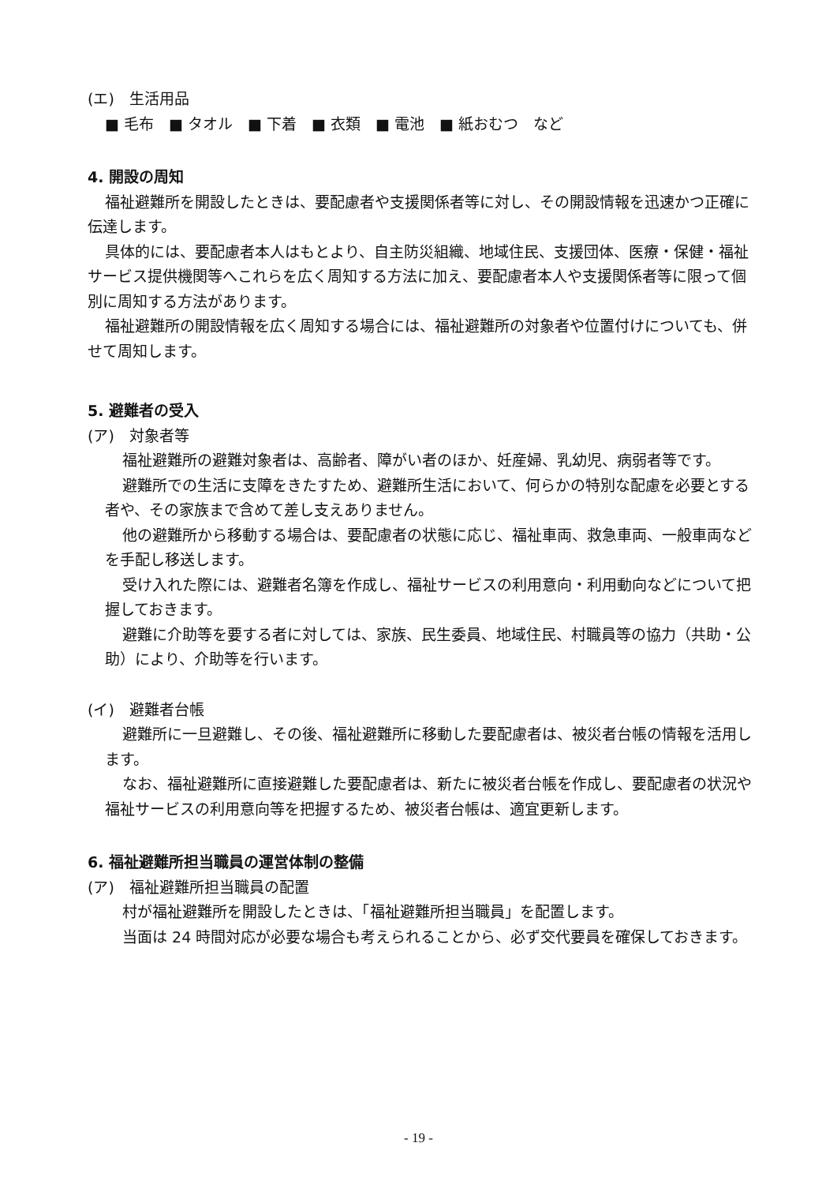(エ)　生活用品
■ 毛布　■ タオル　■ 下着　■ 衣類　■ 電池　■ 紙おむつ　など
4. 開設の周知
福祉避難所を開設したときは、要配慮者や支援関係者等に対し、その開設情報を迅速かつ正確に伝達します。
具体的には、要配慮者本人はもとより、自主防災組織、地域住民、支援団体、医療・保健・福祉サービス提供機関等へこれらを広く周知する方法に加え、要配慮者本人や支援関係者等に限って個別に周知する方法があります。
福祉避難所の開設情報を広く周知する場合には、福祉避難所の対象者や位置付けについても、併せて周知します。
5. 避難者の受入
(ア)　対象者等
福祉避難所の避難対象者は、高齢者、障がい者のほか、妊産婦、乳幼児、病弱者等です。
避難所での生活に支障をきたすため、避難所生活において、何らかの特別な配慮を必要とする者や、その家族まで含めて差し支えありません。
他の避難所から移動する場合は、要配慮者の状態に応じ、福祉車両、救急車両、一般車両などを手配し移送します。
受け入れた際には、避難者名簿を作成し、福祉サービスの利用意向・利用動向などについて把握しておきます。
避難に介助等を要する者に対しては、家族、民生委員、地域住民、村職員等の協力（共助・公助）により、介助等を行います。
(イ)　避難者台帳
避難所に一旦避難し、その後、福祉避難所に移動した要配慮者は、被災者台帳の情報を活用します。
なお、福祉避難所に直接避難した要配慮者は、新たに被災者台帳を作成し、要配慮者の状況や福祉サービスの利用意向等を把握するため、被災者台帳は、適宜更新します。
6. 福祉避難所担当職員の運営体制の整備
(ア)　福祉避難所担当職員の配置
村が福祉避難所を開設したときは、「福祉避難所担当職員」を配置します。
当面は 24 時間対応が必要な場合も考えられることから、必ず交代要員を確保しておきます。
- 19 -